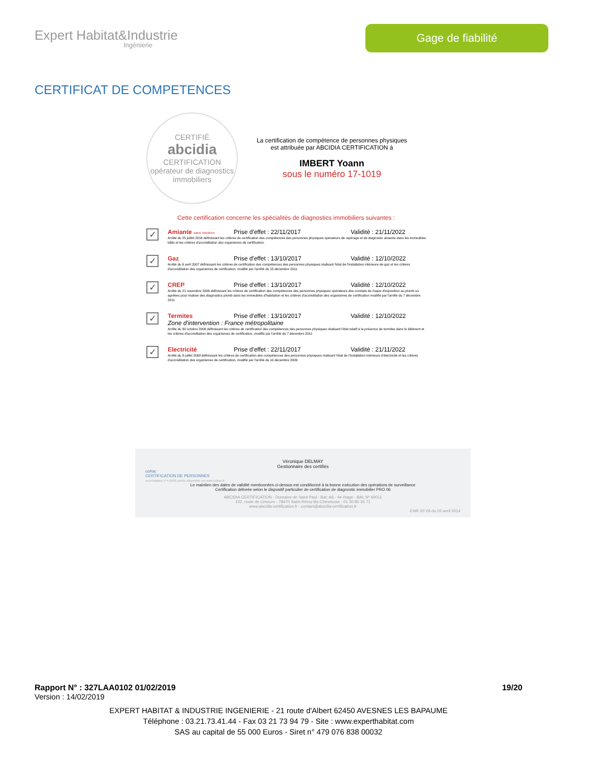Expert Habitat&Industrie
Ingénierie
Gage de fiabilité
CERTIFICAT DE COMPETENCES
CERTIFIÉ
abcidia
CERTIFICATION
opérateur de diagnostics immobiliers
La certification de compétence de personnes physiques
est attribuée par ABCIDIA CERTIFICATION à
IMBERT Yoann
sous le numéro 17-1019
Cette certification concerne les spécialités de diagnostics immobiliers suivantes :
✓
Amiante sans mention
Prise d'effet : 22/11/2017 Validité : 21/11/2022
Arrêté du 25 juillet 2016 définissant les critères de certification des compétences des personnes physiques opérateurs de repérage et de diagnostic amiante dans les immeubles bâtis et les critères d'accréditation des organismes de certification.
✓
Gaz Prise d'effet : 13/10/2017 Validité : 12/10/2022
Arrêté du 6 avril 2007 définissant les critères de certification des compétences des personnes physiques réalisant l'état de l'installation intérieure de gaz et les critères d'accréditation des organismes de certification, modifié par l'arrêté du 15 décembre 2011.
✓
CREP Prise d'effet : 13/10/2017 Validité : 12/10/2022
Arrêté du 21 novembre 2006 définissant les critères de certification des compétences des personnes physiques opérateurs des constats de risque d'exposition au plomb ou agréées pour réaliser des diagnostics plomb dans les immeubles d'habitation et les critères d'accréditation des organismes de certification modifié par l'arrêté du 7 décembre 2011
✓
Termites Prise d'effet : 13/10/2017 Validité : 12/10/2022
Zone d'intervention : France métropolitaine
Arrêté du 30 octobre 2006 définissant les critères de certification des compétences des personnes physiques réalisant l'état relatif à la présence de termites dans le bâtiment et les critères d'accréditation des organismes de certification, modifié par l'arrêté du 7 décembre 2011
✓
Electricité Prise d'effet : 22/11/2017 Validité : 21/11/2022
Arrêté du 8 juillet 2008 définissant les critères de certification des compétences des personnes physiques réalisant l'état de l'installation intérieure d'électricité et les critères d'accréditation des organismes de certification, modifié par l'arrêté du 10 décembre 2009
Véronique DELMAY
Gestionnaire des certifiés
cofrac
CERTIFICATION DE PERSONNES
Accréditation n°4-0540 portée disponible sur www.cofrac.fr
Le maintien des dates de validité mentionnées ci-dessus est conditionné à la bonne exécution des opérations de surveillance
Certification délivrée selon le dispositif particulier de certification de diagnostic immobilier PRO 06
ABCIDIA CERTIFICATION - Domaine de Saint Paul - Bat: A6 - 4e étage - BAL Nº 60011
102, route de Limours - 78470 Saint-Rémy-lès-Chevreuse - 01 30 85 25 71
www.abcidia-certification.fr - contact@abcidia-certification.fr
ENR 20 V6 du 02 avril 2014
Rapport N° : 327LAA0102 01/02/2019 19/20
Version : 14/02/2019
EXPERT HABITAT & INDUSTRIE INGENIERIE - 21 route d'Albert 62450 AVESNES LES BAPAUME
Téléphone : 03.21.73.41.44 - Fax 03 21 73 94 79 - Site : www.experthabitat.com
SAS au capital de 55 000 Euros - Siret n° 479 076 838 00032